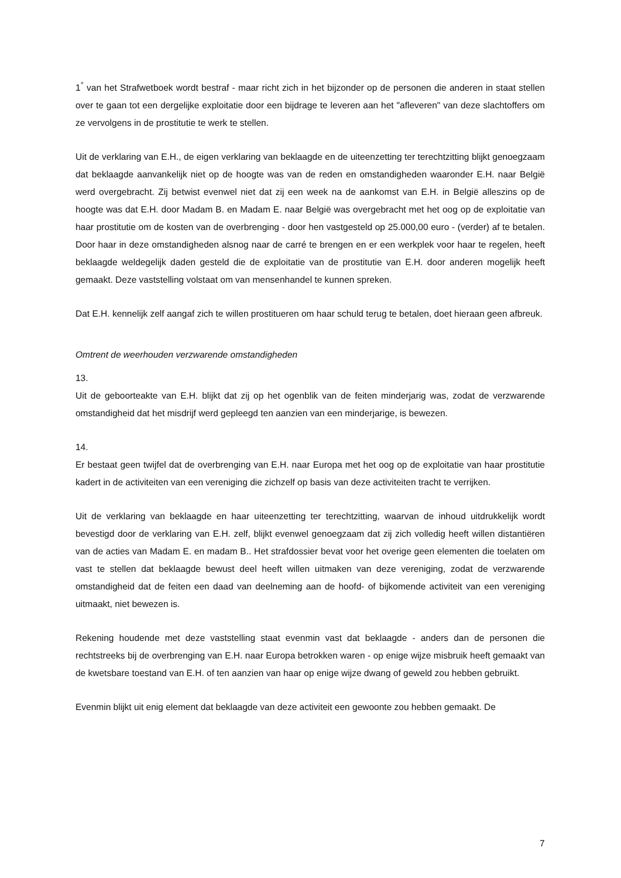1<sup>°</sup> van het Strafwetboek wordt bestraf - maar richt zich in het bijzonder op de personen die anderen in staat stellen over te gaan tot een dergelijke exploitatie door een bijdrage te leveren aan het "afleveren" van deze slachtoffers om ze vervolgens in de prostitutie te werk te stellen.
Uit de verklaring van E.H., de eigen verklaring van beklaagde en de uiteenzetting ter terechtzitting blijkt genoegzaam dat beklaagde aanvankelijk niet op de hoogte was van de reden en omstandigheden waaronder E.H. naar België werd overgebracht. Zij betwist evenwel niet dat zij een week na de aankomst van E.H. in België alleszins op de hoogte was dat E.H. door Madam B. en Madam E. naar België was overgebracht met het oog op de exploitatie van haar prostitutie om de kosten van de overbrenging - door hen vastgesteld op 25.000,00 euro - (verder) af te betalen. Door haar in deze omstandigheden alsnog naar de carré te brengen en er een werkplek voor haar te regelen, heeft beklaagde weldegelijk daden gesteld die de exploitatie van de prostitutie van E.H. door anderen mogelijk heeft gemaakt. Deze vaststelling volstaat om van mensenhandel te kunnen spreken.
Dat E.H. kennelijk zelf aangaf zich te willen prostitueren om haar schuld terug te betalen, doet hieraan geen afbreuk.
Omtrent de weerhouden verzwarende omstandigheden
13.
Uit de geboorteakte van E.H. blijkt dat zij op het ogenblik van de feiten minderjarig was, zodat de verzwarende omstandigheid dat het misdrijf werd gepleegd ten aanzien van een minderjarige, is bewezen.
14.
Er bestaat geen twijfel dat de overbrenging van E.H. naar Europa met het oog op de exploitatie van haar prostitutie kadert in de activiteiten van een vereniging die zichzelf op basis van deze activiteiten tracht te verrijken.
Uit de verklaring van beklaagde en haar uiteenzetting ter terechtzitting, waarvan de inhoud uitdrukkelijk wordt bevestigd door de verklaring van E.H. zelf, blijkt evenwel genoegzaam dat zij zich volledig heeft willen distantiëren van de acties van Madam E. en madam B.. Het strafdossier bevat voor het overige geen elementen die toelaten om vast te stellen dat beklaagde bewust deel heeft willen uitmaken van deze vereniging, zodat de verzwarende omstandigheid dat de feiten een daad van deelneming aan de hoofd- of bijkomende activiteit van een vereniging uitmaakt, niet bewezen is.
Rekening houdende met deze vaststelling staat evenmin vast dat beklaagde - anders dan de personen die rechtstreeks bij de overbrenging van E.H. naar Europa betrokken waren - op enige wijze misbruik heeft gemaakt van de kwetsbare toestand van E.H. of ten aanzien van haar op enige wijze dwang of geweld zou hebben gebruikt.
Evenmin blijkt uit enig element dat beklaagde van deze activiteit een gewoonte zou hebben gemaakt. De
7